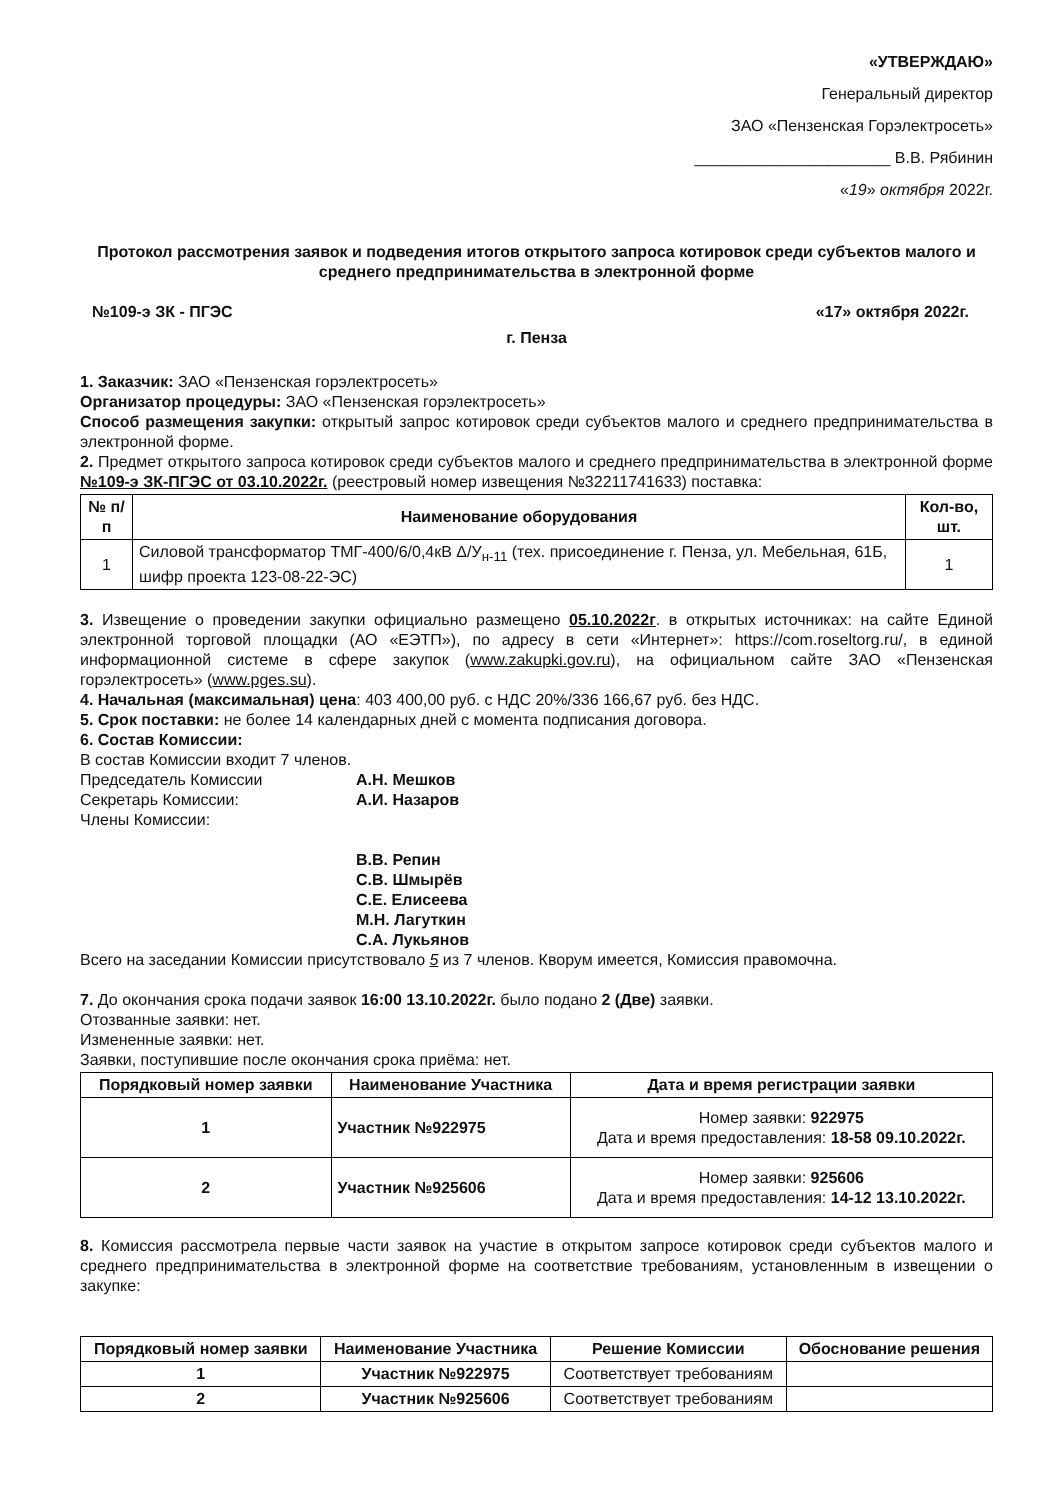«УТВЕРЖДАЮ»
Генеральный директор
ЗАО «Пензенская Горэлектросеть»
______________________ В.В. Рябинин
«19» октября 2022г.
Протокол рассмотрения заявок и подведения итогов открытого запроса котировок среди субъектов малого и среднего предпринимательства в электронной форме
№109-э ЗК - ПГЭС «17» октября 2022г.
г. Пенза
1. Заказчик: ЗАО «Пензенская горэлектросеть»
Организатор процедуры: ЗАО «Пензенская горэлектросеть»
Способ размещения закупки: открытый запрос котировок среди субъектов малого и среднего предпринимательства в электронной форме.
2. Предмет открытого запроса котировок среди субъектов малого и среднего предпринимательства в электронной форме №109-э ЗК-ПГЭС от 03.10.2022г. (реестровый номер извещения №32211741633) поставка:
| № п/п | Наименование оборудования | Кол-во, шт. |
| --- | --- | --- |
| 1 | Силовой трансформатор ТМГ-400/6/0,4кВ Δ/У<sub>н-11</sub> (тех. присоединение г. Пенза, ул. Мебельная, 61Б, шифр проекта 123-08-22-ЭС) | 1 |
3. Извещение о проведении закупки официально размещено 05.10.2022г. в открытых источниках: на сайте Единой электронной торговой площадки (АО «ЕЭТП»), по адресу в сети «Интернет»: https://com.roseltorg.ru/, в единой информационной системе в сфере закупок (www.zakupki.gov.ru), на официальном сайте ЗАО «Пензенская горэлектросеть» (www.pges.su).
4. Начальная (максимальная) цена: 403 400,00 руб. с НДС 20%/336 166,67 руб. без НДС.
5. Срок поставки: не более 14 календарных дней с момента подписания договора.
6. Состав Комиссии:
В состав Комиссии входит 7 членов.
Председатель Комиссии А.Н. Мешков
Секретарь Комиссии: А.И. Назаров
Члены Комиссии:
В.В. Репин
С.В. Шмырёв
С.Е. Елисеева
М.Н. Лагуткин
С.А. Лукьянов
Всего на заседании Комиссии присутствовало 5 из 7 членов. Кворум имеется, Комиссия правомочна.
7. До окончания срока подачи заявок 16:00 13.10.2022г. было подано 2 (Две) заявки.
Отозванные заявки: нет.
Измененные заявки: нет.
Заявки, поступившие после окончания срока приёма: нет.
| Порядковый номер заявки | Наименование Участника | Дата и время регистрации заявки |
| --- | --- | --- |
| 1 | Участник №922975 | Номер заявки: 922975 Дата и время предоставления: 18-58 09.10.2022г. |
| 2 | Участник №925606 | Номер заявки: 925606 Дата и время предоставления: 14-12 13.10.2022г. |
8. Комиссия рассмотрела первые части заявок на участие в открытом запросе котировок среди субъектов малого и среднего предпринимательства в электронной форме на соответствие требованиям, установленным в извещении о закупке:
| Порядковый номер заявки | Наименование Участника | Решение Комиссии | Обоснование решения |
| --- | --- | --- | --- |
| 1 | Участник №922975 | Соответствует требованиям | |
| 2 | Участник №925606 | Соответствует требованиям | |